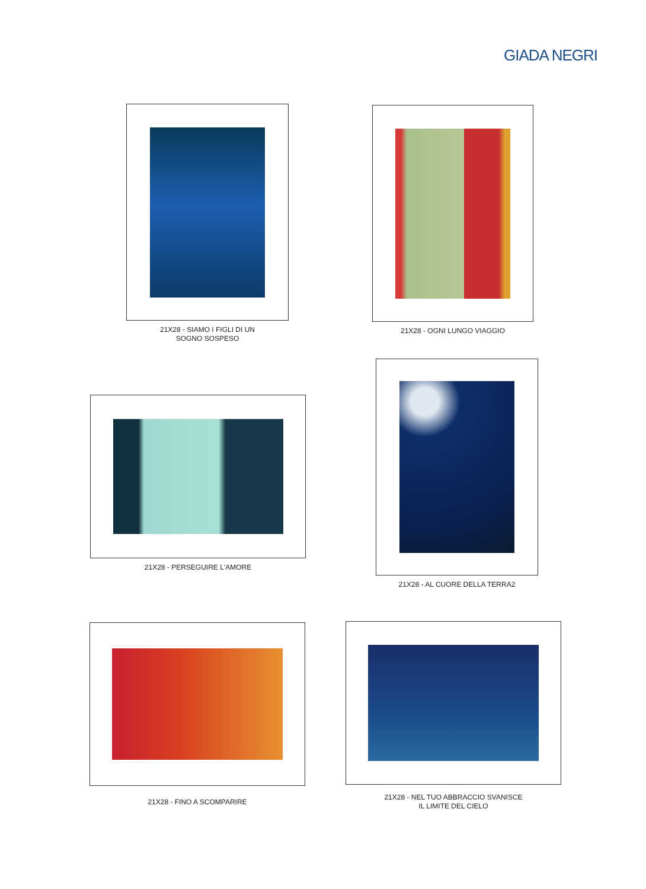GIADA NEGRI
21X28 - SIAMO I FIGLI DI UN
SOGNO SOSPESO
21X28 - OGNI LUNGO VIAGGIO
21X28 - PERSEGUIRE L'AMORE
21X28 - AL CUORE DELLA TERRA2
21X28 - FINO A SCOMPARIRE
21X28 - NEL TUO ABBRACCIO SVANISCE
IL LIMITE DEL CIELO